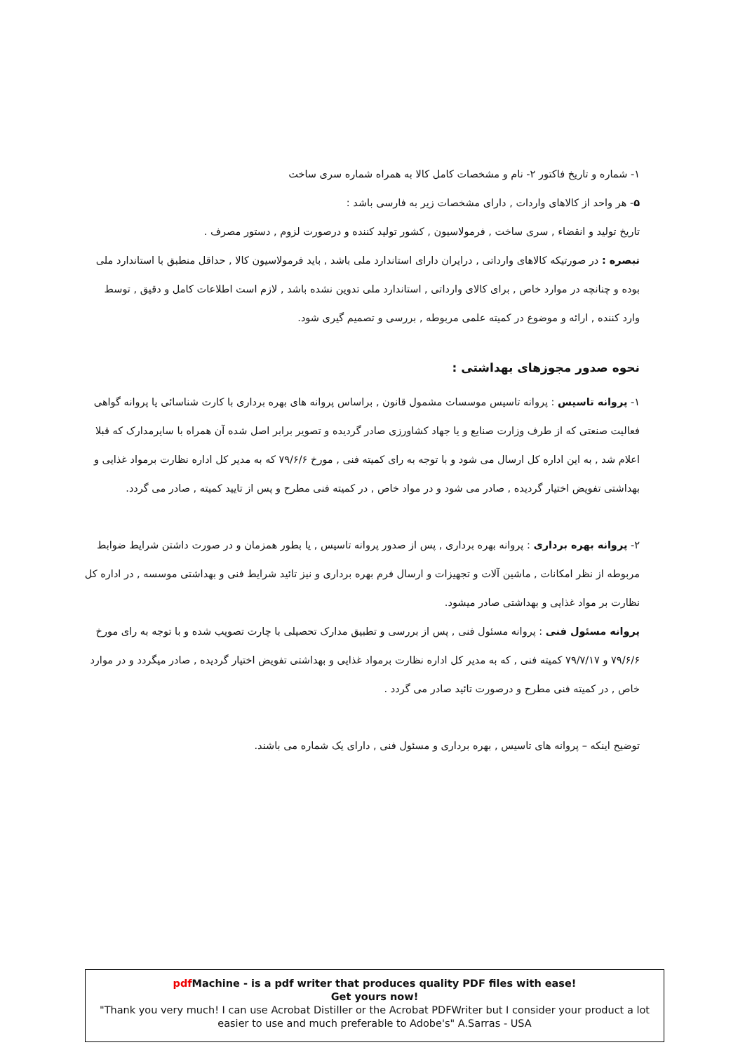۱- شماره و تاریخ فاکتور ۲- نام و مشخصات کامل کالا به همراه شماره سری ساخت
۵- هر واحد از کالاهای واردات , دارای مشخصات زیر به فارسی باشد :
تاریخ تولید و انقضاء , سری ساخت , فرمولاسیون , کشور تولید کننده و درصورت لزوم , دستور مصرف .
تبصره : در صورتیکه کالاهای وارداتی , درایران دارای استاندارد ملی باشد , باید فرمولاسیون کالا , حداقل منطبق با استاندارد ملی بوده و چنانچه در موارد خاص , برای کالای وارداتی , استاندارد ملی تدوین نشده باشد , لازم است اطلاعات کامل و دقیق , توسط وارد کننده , ارائه و موضوع در کمیته علمی مربوطه , بررسی و تصمیم گیری شود.
نحوه صدور مجوزهای بهداشتی :
۱- پروانه تاسیس : پروانه تاسیس موسسات مشمول قانون , براساس پروانه های بهره برداری با کارت شناسائی یا پروانه گواهی فعالیت صنعتی که از طرف وزارت صنایع و یا جهاد کشاورزی صادر گردیده و تصویر برابر اصل شده آن همراه با سایرمدارک که قبلا اعلام شد , به این اداره کل ارسال می شود و با توجه به رای کمیته فنی , مورخ ۷۹/۶/۶ که به مدیر کل اداره نظارت برمواد غذایی و بهداشتی تفویض اختیار گردیده , صادر می شود و در مواد خاص , در کمیته فنی مطرح و پس از تایید کمیته , صادر می گردد.
۲- پروانه بهره برداری : پروانه بهره برداری , پس از صدور پروانه تاسیس , یا بطور همزمان و در صورت داشتن شرایط ضوابط مربوطه از نظر امکانات , ماشین آلات و تجهیزات و ارسال فرم بهره برداری و نیز تائید شرایط فنی و بهداشتی موسسه , در اداره کل نظارت بر مواد غذایی و بهداشتی صادر میشود.
پروانه مسئول فنی : پروانه مسئول فنی , پس از بررسی و تطبیق مدارک تحصیلی با چارت تصویب شده و با توجه به رای مورخ ۷۹/۶/۶ و ۷۹/۷/۱۷ کمیته فنی , که به مدیر کل اداره نظارت برمواد غذایی و بهداشتی تفویض اختیار گردیده , صادر میگردد و در موارد خاص , در کمیته فنی مطرح و درصورت تائید صادر می گردد .
توضیح اینکه – پروانه های تاسیس , بهره برداری و مسئول فنی , دارای یک شماره می باشند.
pdf Machine - is a pdf writer that produces quality PDF files with ease!
Get yours now!
"Thank you very much! I can use Acrobat Distiller or the Acrobat PDFWriter but I consider your product a lot easier to use and much preferable to Adobe's" A.Sarras - USA